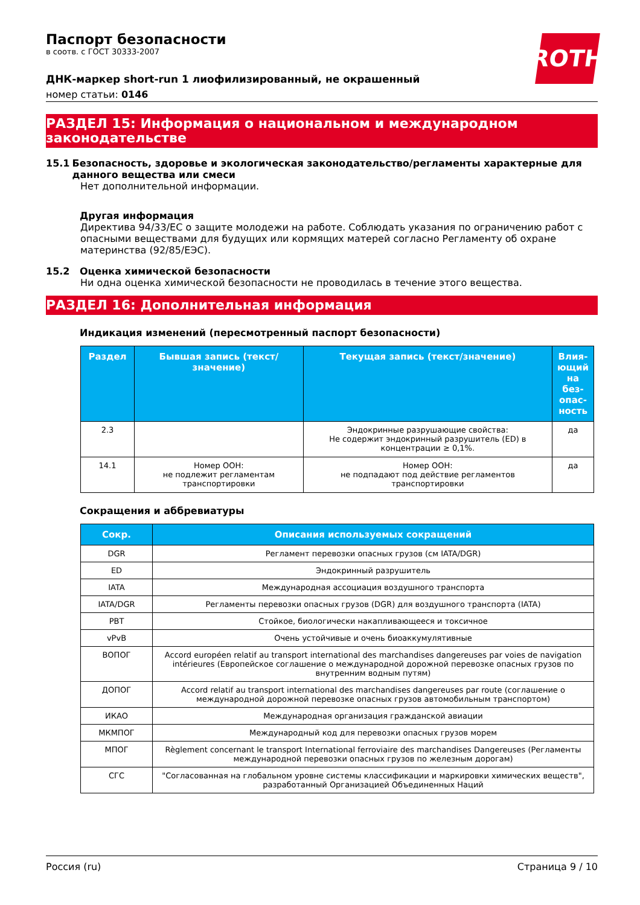ROTH
Паспорт безопасности
в соотв. с ГОСТ 30333-2007
ДНК-маркер short-run 1 лиофилизированный, не окрашенный
номер статьи: 0146
РАЗДЕЛ 15: Информация о национальном и международном законодательстве
15.1 Безопасность, здоровье и экологическая законодательство/регламенты характерные для данного вещества или смеси
Нет дополнительной информации.
Другая информация
Директива 94/33/ЕС о защите молодежи на работе. Соблюдать указания по ограничению работ с опасными веществами для будущих или кормящих матерей согласно Регламенту об охране материнства (92/85/ЕЭС).
15.2 Оценка химической безопасности
Ни одна оценка химической безопасности не проводилась в течение этого вещества.
РАЗДЕЛ 16: Дополнительная информация
Индикация изменений (пересмотренный паспорт безопасности)
| Раздел | Бывшая запись (текст/значение) | Текущая запись (текст/значение) | Влия-ющий на без-опас-ность |
| --- | --- | --- | --- |
| 2.3 | | Эндокринные разрушающие свойства: Не содержит эндокринный разрушитель (ED) в концентрации ≥ 0,1%. | да |
| 14.1 | Номер ООН: не подлежит регламентам транспортировки | Номер ООН: не подпадают под действие регламентов транспортировки | да |
Сокращения и аббревиатуры
| Сокр. | Описания используемых сокращений |
| --- | --- |
| DGR | Регламент перевозки опасных грузов (см IATA/DGR) |
| ED | Эндокринный разрушитель |
| IATA | Международная ассоциация воздушного транспорта |
| IATA/DGR | Регламенты перевозки опасных грузов (DGR) для воздушного транспорта (IATA) |
| PBT | Стойкое, биологически накапливающееся и токсичное |
| vPvB | Очень устойчивые и очень биоаккумулятивные |
| ВОПОГ | Accord européen relatif au transport international des marchandises dangereuses par voies de navigation intérieures (Европейское соглашение о международной дорожной перевозке опасных грузов по внутренним водным путям) |
| ДОПОГ | Accord relatif au transport international des marchandises dangereuses par route (соглашение о международной дорожной перевозке опасных грузов автомобильным транспортом) |
| ИКАО | Международная организация гражданской авиации |
| МКМПОГ | Международный код для перевозки опасных грузов морем |
| МПОГ | Règlement concernant le transport International ferroviaire des marchandises Dangereuses (Регламенты международной перевозки опасных грузов по железным дорогам) |
| СГС | "Согласованная на глобальном уровне системы классификации и маркировки химических веществ", разработанный Организацией Объединенных Наций |
Россия (ru) Страница 9 / 10